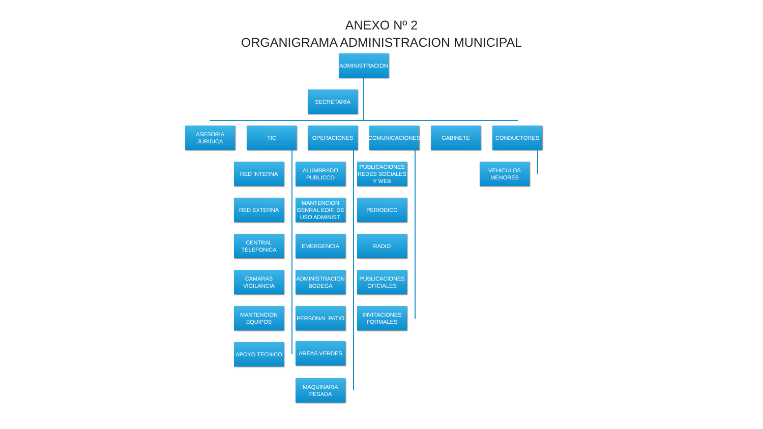ANEXO Nº 2
ORGANIGRAMA ADMINISTRACION MUNICIPAL
ADMINISTRACION
SECRETARIA
ASESORIA JURIDICA
TIC OPERACIONES COMUNICACIONES GABINETE CONDUCTORES
RED INTERNA
RED EXTERNA
CENTRAL TELEFONICA
CAMARAS VIGILANCIA
MANTENCION EQUIPOS
APOYO TECNICO
ALUMBRADO PUBLICCO
MANTENCION GENRAL EDIF. DE USO ADMINIST.
EMERGENCIA
ADMINISTRACION BODEGA
PERSONAL PATIO
AREAS VERDES
MAQUINARIA PESADA
PUBLICACIONES REDES SOCIALES Y WEB
PERIODICO
RADIO
PUBLICACIONES OFICIALES
INVITACIONES FORMALES
VEHICULOS MENORES